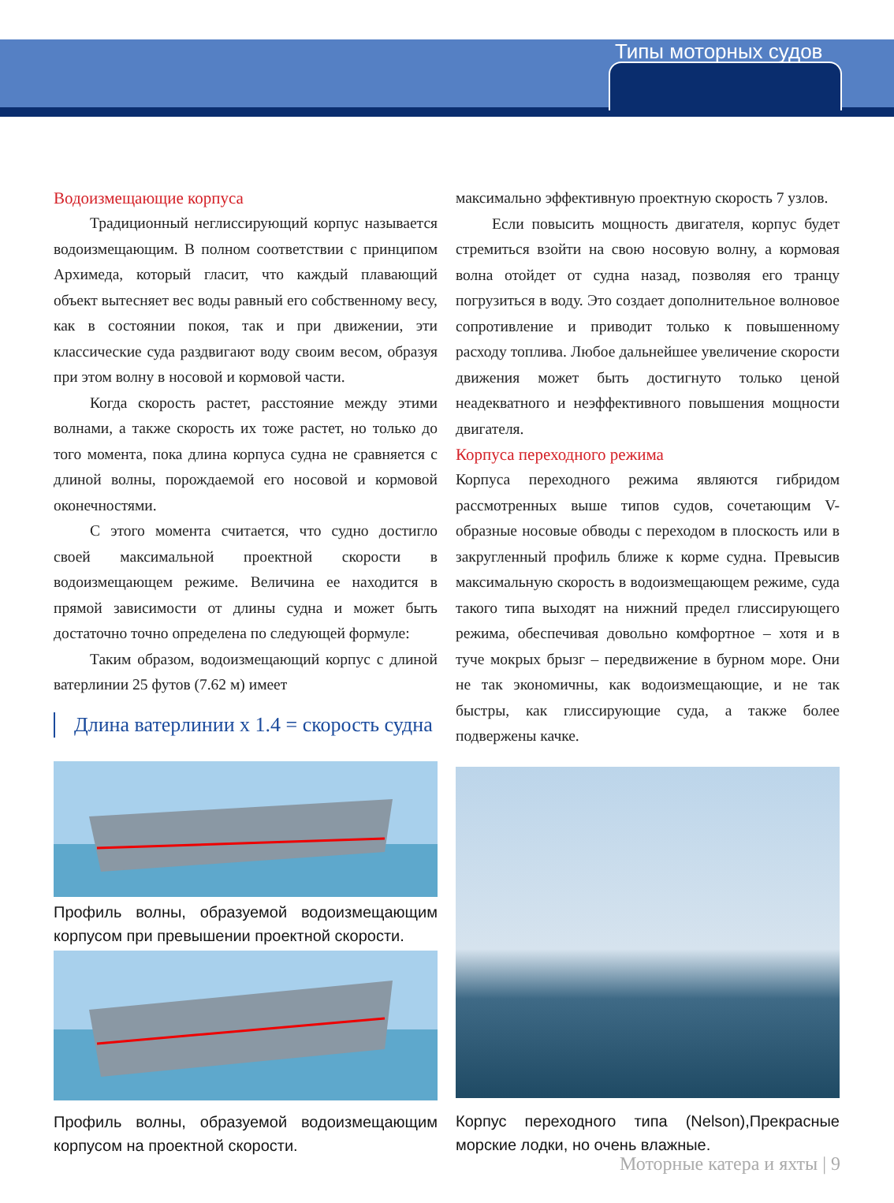Типы моторных судов
Водоизмещающие корпуса
Традиционный неглиссирующий корпус называется водоизмещающим. В полном соответствии с принципом Архимеда, который гласит, что каждый плавающий объект вытесняет вес воды равный его собственному весу, как в состоянии покоя, так и при движении, эти классические суда раздвигают воду своим весом, образуя при этом волну в носовой и кормовой части.
Когда скорость растет, расстояние между этими волнами, а также скорость их тоже растет, но только до того момента, пока длина корпуса судна не сравняется с длиной волны, порождаемой его носовой и кормовой оконечностями.
С этого момента считается, что судно достигло своей максимальной проектной скорости в водоизмещающем режиме. Величина ее находится в прямой зависимости от длины судна и может быть достаточно точно определена по следующей формуле:
Таким образом, водоизмещающий корпус с длиной ватерлинии 25 футов (7.62 м) имеет
Длина ватерлинии x 1.4 = скорость судна
Профиль волны, образуемой водоизмещающим корпусом при превышении проектной скорости.
Профиль волны, образуемой водоизмещающим корпусом на проектной скорости.
максимально эффективную проектную скорость 7 узлов.
Если повысить мощность двигателя, корпус будет стремиться взойти на свою носовую волну, а кормовая волна отойдет от судна назад, позволяя его транцу погрузиться в воду. Это создает дополнительное волновое сопротивление и приводит только к повышенному расходу топлива. Любое дальнейшее увеличение скорости движения может быть достигнуто только ценой неадекватного и неэффективного повышения мощности двигателя.
Корпуса переходного режима
Корпуса переходного режима являются гибридом рассмотренных выше типов судов, сочетающим V-образные носовые обводы с переходом в плоскость или в закругленный профиль ближе к корме судна. Превысив максимальную скорость в водоизмещающем режиме, суда такого типа выходят на нижний предел глиссирующего режима, обеспечивая довольно комфортное – хотя и в туче мокрых брызг – передвижение в бурном море. Они не так экономичны, как водоизмещающие, и не так быстры, как глиссирующие суда, а также более подвержены качке.
Корпус переходного типа (Nelson),Прекрасные морские лодки, но очень влажные.
Моторные катера и яхты | 9